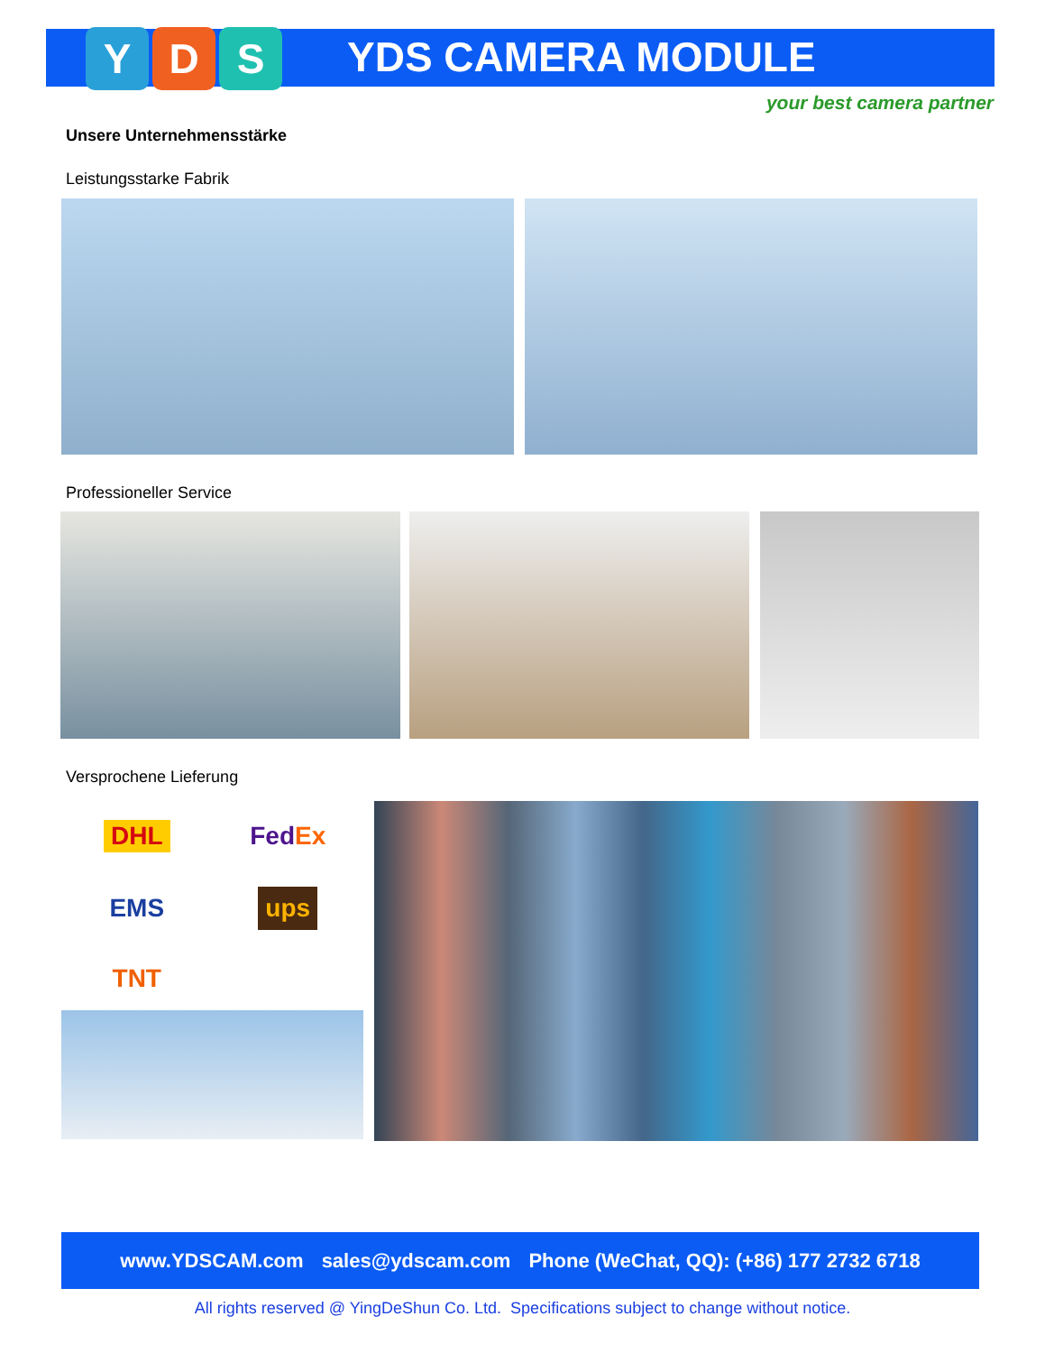Y D S YDS CAMERA MODULE
your best camera partner
Unsere Unternehmensstärke
Leistungsstarke Fabrik
Professioneller Service
Versprochene Lieferung
DHL FedEx EMS ups TNT
www.YDSCAM.com sales@ydscam.com Phone (WeChat, QQ): (+86) 177 2732 6718
All rights reserved @ YingDeShun Co. Ltd. Specifications subject to change without notice.